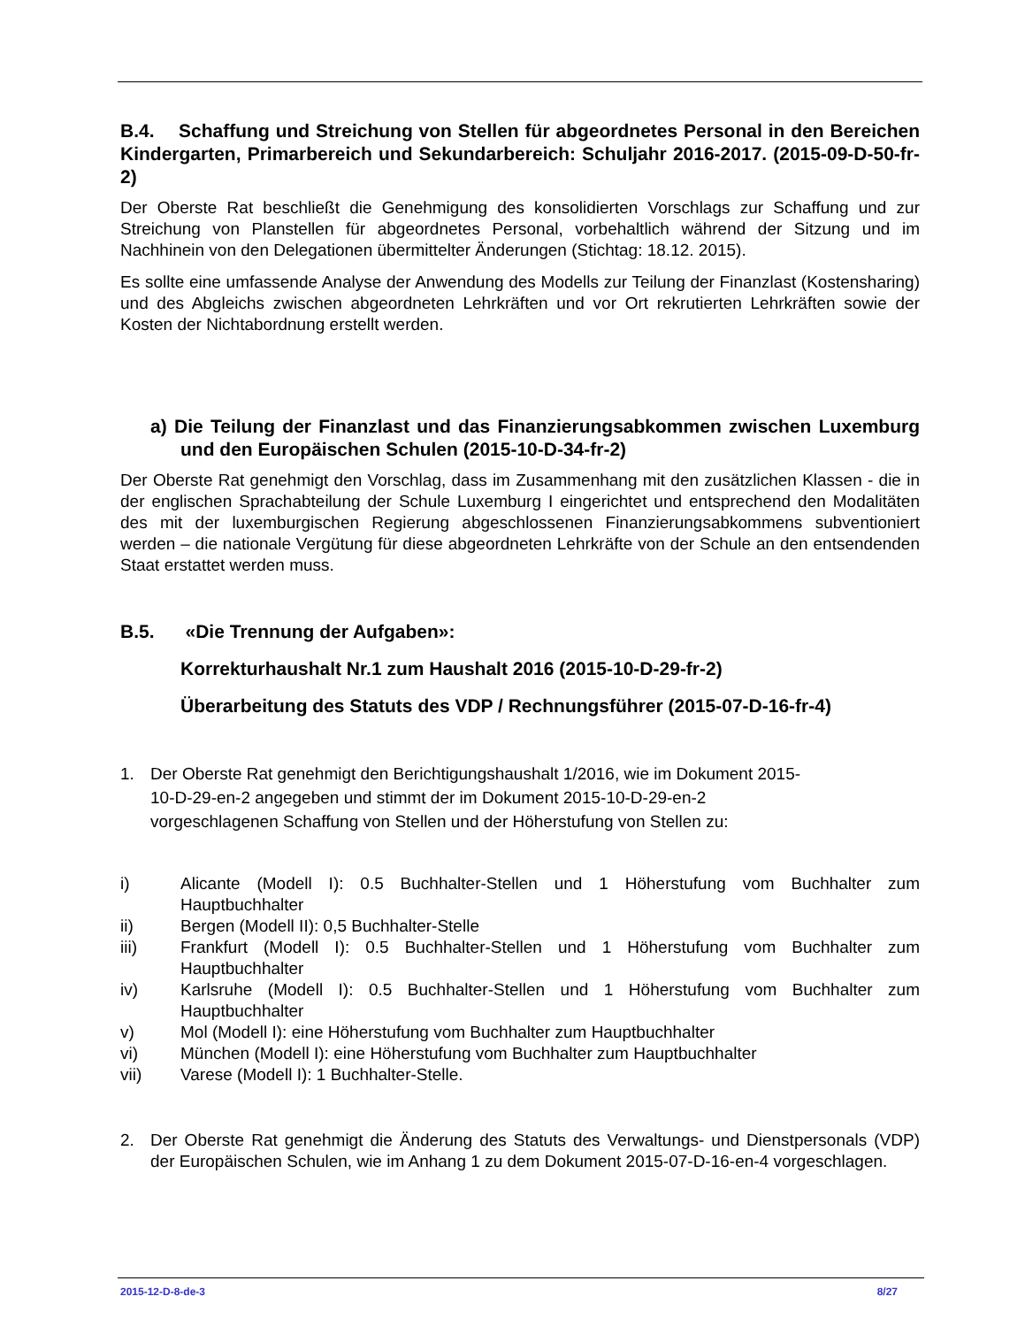B.4. Schaffung und Streichung von Stellen für abgeordnetes Personal in den Bereichen Kindergarten, Primarbereich und Sekundarbereich: Schuljahr 2016-2017. (2015-09-D-50-fr-2)
Der Oberste Rat beschließt die Genehmigung des konsolidierten Vorschlags zur Schaffung und zur Streichung von Planstellen für abgeordnetes Personal, vorbehaltlich während der Sitzung und im Nachhinein von den Delegationen übermittelter Änderungen (Stichtag: 18.12. 2015).
Es sollte eine umfassende Analyse der Anwendung des Modells zur Teilung der Finanzlast (Kostensharing) und des Abgleichs zwischen abgeordneten Lehrkräften und vor Ort rekrutierten Lehrkräften sowie der Kosten der Nichtabordnung erstellt werden.
a) Die Teilung der Finanzlast und das Finanzierungsabkommen zwischen Luxemburg und den Europäischen Schulen (2015-10-D-34-fr-2)
Der Oberste Rat genehmigt den Vorschlag, dass im Zusammenhang mit den zusätzlichen Klassen - die in der englischen Sprachabteilung der Schule Luxemburg I eingerichtet und entsprechend den Modalitäten des mit der luxemburgischen Regierung abgeschlossenen Finanzierungsabkommens subventioniert werden – die nationale Vergütung für diese abgeordneten Lehrkräfte von der Schule an den entsendenden Staat erstattet werden muss.
B.5. «Die Trennung der Aufgaben»:
Korrekturhaushalt Nr.1 zum Haushalt 2016 (2015-10-D-29-fr-2)
Überarbeitung des Statuts des VDP / Rechnungsführer (2015-07-D-16-fr-4)
1. Der Oberste Rat genehmigt den Berichtigungshaushalt 1/2016, wie im Dokument 2015-
10-D-29-en-2 angegeben und stimmt der im Dokument 2015-10-D-29-en-2
vorgeschlagenen Schaffung von Stellen und der Höherstufung von Stellen zu:
i) Alicante (Modell I): 0.5 Buchhalter-Stellen und 1 Höherstufung vom Buchhalter zum Hauptbuchhalter
ii) Bergen (Modell II): 0,5 Buchhalter-Stelle
iii) Frankfurt (Modell I): 0.5 Buchhalter-Stellen und 1 Höherstufung vom Buchhalter zum Hauptbuchhalter
iv) Karlsruhe (Modell I): 0.5 Buchhalter-Stellen und 1 Höherstufung vom Buchhalter zum Hauptbuchhalter
v) Mol (Modell I): eine Höherstufung vom Buchhalter zum Hauptbuchhalter
vi) München (Modell I): eine Höherstufung vom Buchhalter zum Hauptbuchhalter
vii) Varese (Modell I): 1 Buchhalter-Stelle.
2. Der Oberste Rat genehmigt die Änderung des Statuts des Verwaltungs- und Dienstpersonals (VDP) der Europäischen Schulen, wie im Anhang 1 zu dem Dokument 2015-07-D-16-en-4 vorgeschlagen.
2015-12-D-8-de-3 8/27